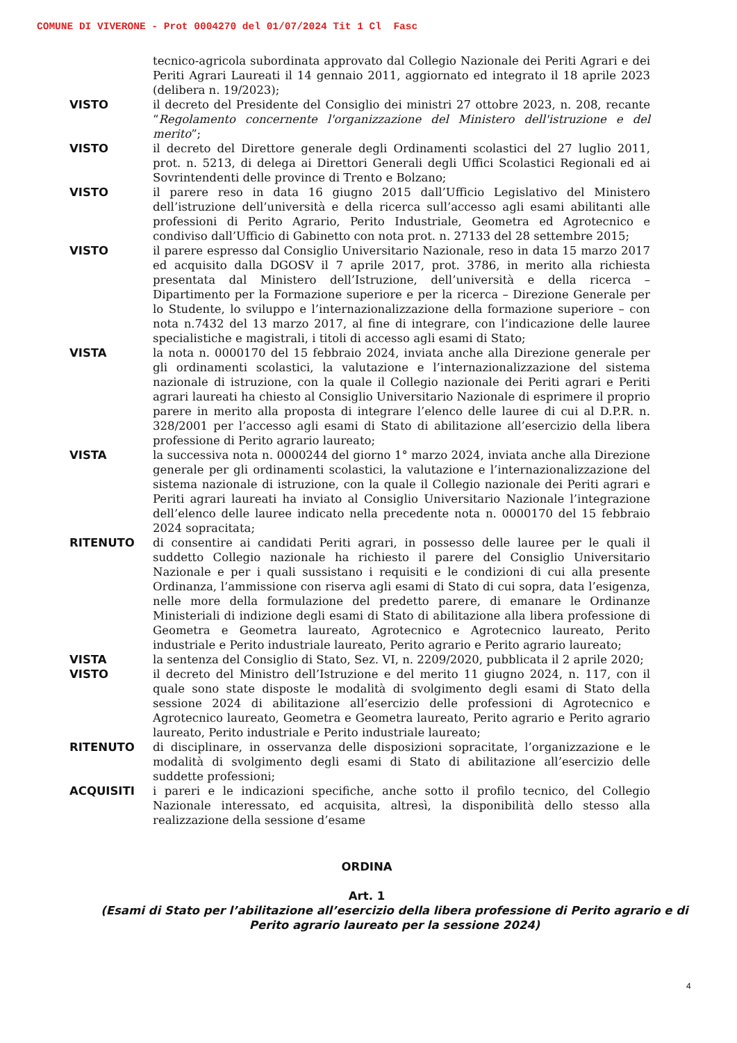COMUNE DI VIVERONE - Prot 0004270 del 01/07/2024 Tit 1 Cl Fasc
tecnico-agricola subordinata approvato dal Collegio Nazionale dei Periti Agrari e dei Periti Agrari Laureati il 14 gennaio 2011, aggiornato ed integrato il 18 aprile 2023 (delibera n. 19/2023);
VISTO il decreto del Presidente del Consiglio dei ministri 27 ottobre 2023, n. 208, recante “Regolamento concernente l'organizzazione del Ministero dell'istruzione e del merito”;
VISTO il decreto del Direttore generale degli Ordinamenti scolastici del 27 luglio 2011, prot. n. 5213, di delega ai Direttori Generali degli Uffici Scolastici Regionali ed ai Sovrintendenti delle province di Trento e Bolzano;
VISTO il parere reso in data 16 giugno 2015 dall’Ufficio Legislativo del Ministero dell’istruzione dell’università e della ricerca sull’accesso agli esami abilitanti alle professioni di Perito Agrario, Perito Industriale, Geometra ed Agrotecnico e condiviso dall’Ufficio di Gabinetto con nota prot. n. 27133 del 28 settembre 2015;
VISTO il parere espresso dal Consiglio Universitario Nazionale, reso in data 15 marzo 2017 ed acquisito dalla DGOSV il 7 aprile 2017, prot. 3786, in merito alla richiesta presentata dal Ministero dell’Istruzione, dell’università e della ricerca – Dipartimento per la Formazione superiore e per la ricerca – Direzione Generale per lo Studente, lo sviluppo e l’internazionalizzazione della formazione superiore – con nota n.7432 del 13 marzo 2017, al fine di integrare, con l’indicazione delle lauree specialistiche e magistrali, i titoli di accesso agli esami di Stato;
VISTA la nota n. 0000170 del 15 febbraio 2024, inviata anche alla Direzione generale per gli ordinamenti scolastici, la valutazione e l’internazionalizzazione del sistema nazionale di istruzione, con la quale il Collegio nazionale dei Periti agrari e Periti agrari laureati ha chiesto al Consiglio Universitario Nazionale di esprimere il proprio parere in merito alla proposta di integrare l’elenco delle lauree di cui al D.P.R. n. 328/2001 per l’accesso agli esami di Stato di abilitazione all’esercizio della libera professione di Perito agrario laureato;
VISTA la successiva nota n. 0000244 del giorno 1° marzo 2024, inviata anche alla Direzione generale per gli ordinamenti scolastici, la valutazione e l’internazionalizzazione del sistema nazionale di istruzione, con la quale il Collegio nazionale dei Periti agrari e Periti agrari laureati ha inviato al Consiglio Universitario Nazionale l’integrazione dell’elenco delle lauree indicato nella precedente nota n. 0000170 del 15 febbraio 2024 sopracitata;
RITENUTO di consentire ai candidati Periti agrari, in possesso delle lauree per le quali il suddetto Collegio nazionale ha richiesto il parere del Consiglio Universitario Nazionale e per i quali sussistano i requisiti e le condizioni di cui alla presente Ordinanza, l’ammissione con riserva agli esami di Stato di cui sopra, data l’esigenza, nelle more della formulazione del predetto parere, di emanare le Ordinanze Ministeriali di indizione degli esami di Stato di abilitazione alla libera professione di Geometra e Geometra laureato, Agrotecnico e Agrotecnico laureato, Perito industriale e Perito industriale laureato, Perito agrario e Perito agrario laureato;
VISTA la sentenza del Consiglio di Stato, Sez. VI, n. 2209/2020, pubblicata il 2 aprile 2020;
VISTO il decreto del Ministro dell’Istruzione e del merito 11 giugno 2024, n. 117, con il quale sono state disposte le modalità di svolgimento degli esami di Stato della sessione 2024 di abilitazione all’esercizio delle professioni di Agrotecnico e Agrotecnico laureato, Geometra e Geometra laureato, Perito agrario e Perito agrario laureato, Perito industriale e Perito industriale laureato;
RITENUTO di disciplinare, in osservanza delle disposizioni sopracitate, l’organizzazione e le modalità di svolgimento degli esami di Stato di abilitazione all’esercizio delle suddette professioni;
ACQUISITI i pareri e le indicazioni specifiche, anche sotto il profilo tecnico, del Collegio Nazionale interessato, ed acquisita, altresì, la disponibilità dello stesso alla realizzazione della sessione d’esame
ORDINA
Art. 1
(Esami di Stato per l’abilitazione all’esercizio della libera professione di Perito agrario e di Perito agrario laureato per la sessione 2024)
4